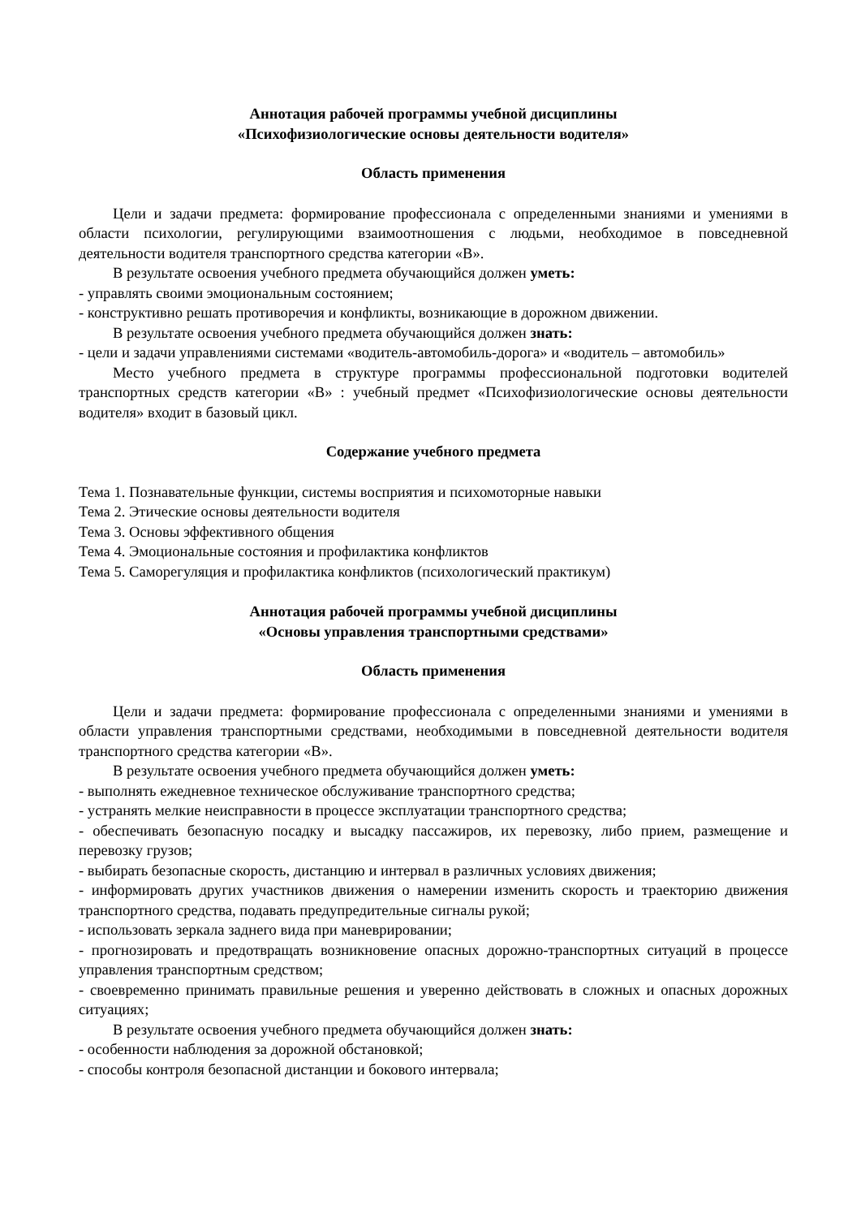Аннотация рабочей программы учебной дисциплины
«Психофизиологические основы деятельности водителя»
Область применения
Цели и задачи предмета: формирование профессионала с определенными знаниями и умениями в области психологии, регулирующими взаимоотношения с людьми, необходимое в повседневной деятельности водителя транспортного средства категории «В».
В результате освоения учебного предмета обучающийся должен уметь:
- управлять своими эмоциональным состоянием;
- конструктивно решать противоречия и конфликты, возникающие в дорожном движении.
В результате освоения учебного предмета обучающийся должен знать:
- цели и задачи управлениями системами «водитель-автомобиль-дорога» и «водитель – автомобиль»
Место учебного предмета в структуре программы профессиональной подготовки водителей транспортных средств категории «В» : учебный предмет «Психофизиологические основы деятельности водителя» входит в базовый цикл.
Содержание учебного предмета
Тема 1. Познавательные функции, системы восприятия и психомоторные навыки
Тема 2. Этические основы деятельности водителя
Тема 3. Основы эффективного общения
Тема 4. Эмоциональные состояния и профилактика конфликтов
Тема 5. Саморегуляция и профилактика конфликтов (психологический практикум)
Аннотация рабочей программы учебной дисциплины
«Основы управления транспортными средствами»
Область применения
Цели и задачи предмета: формирование профессионала с определенными знаниями и умениями в области управления транспортными средствами, необходимыми в повседневной деятельности водителя транспортного средства категории «В».
В результате освоения учебного предмета обучающийся должен уметь:
- выполнять ежедневное техническое обслуживание транспортного средства;
- устранять мелкие неисправности в процессе эксплуатации транспортного средства;
- обеспечивать безопасную посадку и высадку пассажиров, их перевозку, либо прием, размещение и перевозку грузов;
- выбирать безопасные скорость, дистанцию и интервал в различных условиях движения;
- информировать других участников движения о намерении изменить скорость и траекторию движения транспортного средства, подавать предупредительные сигналы рукой;
- использовать зеркала заднего вида при маневрировании;
- прогнозировать и предотвращать возникновение опасных дорожно-транспортных ситуаций в процессе управления транспортным средством;
- своевременно принимать правильные решения и уверенно действовать в сложных и опасных дорожных ситуациях;
В результате освоения учебного предмета обучающийся должен знать:
- особенности наблюдения за дорожной обстановкой;
- способы контроля безопасной дистанции и бокового интервала;